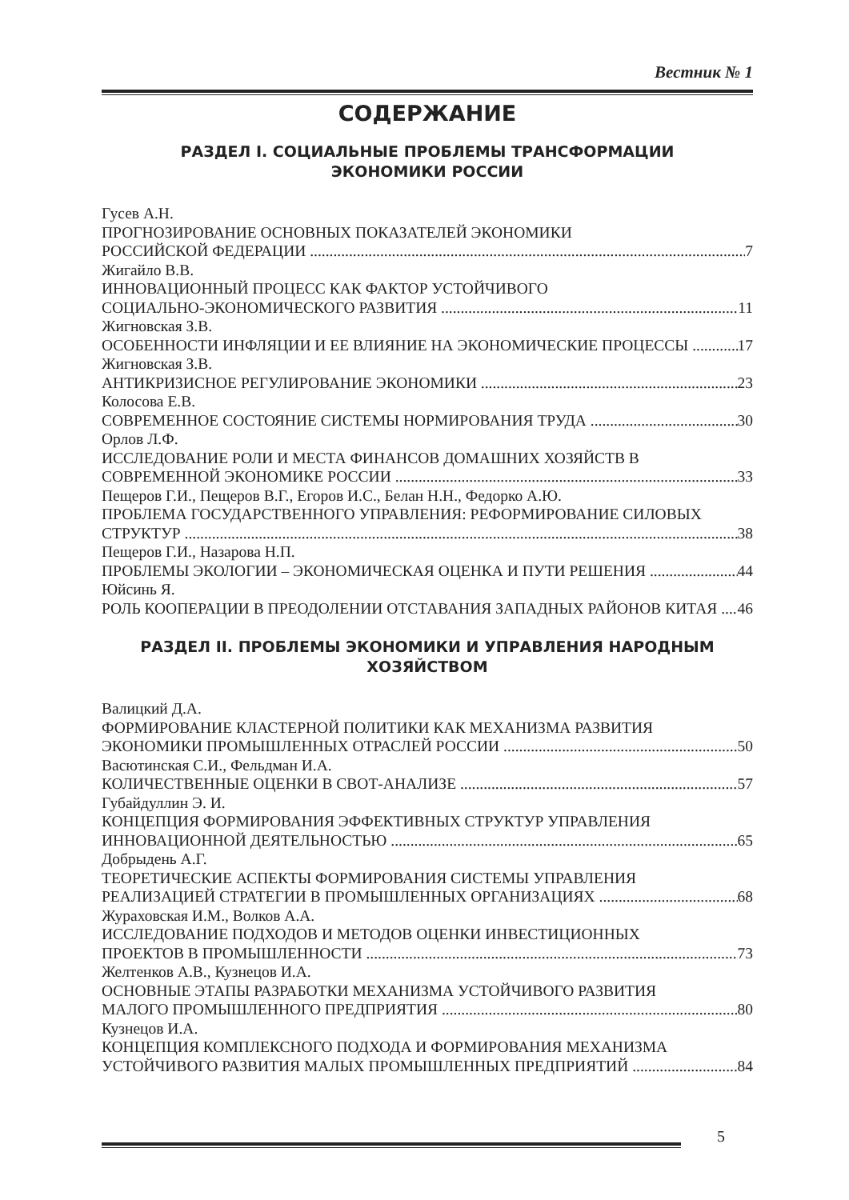Вестник № 1
СОДЕРЖАНИЕ
РАЗДЕЛ I. СОЦИАЛЬНЫЕ ПРОБЛЕМЫ ТРАНСФОРМАЦИИ
ЭКОНОМИКИ РОССИИ
Гусев А.Н.
ПРОГНОЗИРОВАНИЕ ОСНОВНЫХ ПОКАЗАТЕЛЕЙ ЭКОНОМИКИ
РОССИЙСКОЙ ФЕДЕРАЦИИ 7
Жигайло В.В.
ИННОВАЦИОННЫЙ ПРОЦЕСС КАК ФАКТОР УСТОЙЧИВОГО
СОЦИАЛЬНО-ЭКОНОМИЧЕСКОГО РАЗВИТИЯ 11
Жигновская З.В.
ОСОБЕННОСТИ ИНФЛЯЦИИ И ЕЕ ВЛИЯНИЕ НА ЭКОНОМИЧЕСКИЕ ПРОЦЕССЫ 17
Жигновская З.В.
АНТИКРИЗИСНОЕ РЕГУЛИРОВАНИЕ ЭКОНОМИКИ 23
Колосова Е.В.
СОВРЕМЕННОЕ СОСТОЯНИЕ СИСТЕМЫ НОРМИРОВАНИЯ ТРУДА 30
Орлов Л.Ф.
ИССЛЕДОВАНИЕ РОЛИ И МЕСТА ФИНАНСОВ ДОМАШНИХ ХОЗЯЙСТВ В
СОВРЕМЕННОЙ ЭКОНОМИКЕ РОССИИ 33
Пещеров Г.И., Пещеров В.Г., Егоров И.С., Белан Н.Н., Федорко А.Ю.
ПРОБЛЕМА ГОСУДАРСТВЕННОГО УПРАВЛЕНИЯ: РЕФОРМИРОВАНИЕ СИЛОВЫХ
СТРУКТУР 38
Пещеров Г.И., Назарова Н.П.
ПРОБЛЕМЫ ЭКОЛОГИИ – ЭКОНОМИЧЕСКАЯ ОЦЕНКА И ПУТИ РЕШЕНИЯ 44
Юйсинь Я.
РОЛЬ КООПЕРАЦИИ В ПРЕОДОЛЕНИИ ОТСТАВАНИЯ ЗАПАДНЫХ РАЙОНОВ КИТАЯ 46
РАЗДЕЛ II. ПРОБЛЕМЫ ЭКОНОМИКИ И УПРАВЛЕНИЯ НАРОДНЫМ
ХОЗЯЙСТВОМ
Валицкий Д.А.
ФОРМИРОВАНИЕ КЛАСТЕРНОЙ ПОЛИТИКИ КАК МЕХАНИЗМА РАЗВИТИЯ
ЭКОНОМИКИ ПРОМЫШЛЕННЫХ ОТРАСЛЕЙ РОССИИ 50
Васютинская С.И., Фельдман И.А.
КОЛИЧЕСТВЕННЫЕ ОЦЕНКИ В СВОТ-АНАЛИЗЕ 57
Губайдуллин Э. И.
КОНЦЕПЦИЯ ФОРМИРОВАНИЯ ЭФФЕКТИВНЫХ СТРУКТУР УПРАВЛЕНИЯ
ИННОВАЦИОННОЙ ДЕЯТЕЛЬНОСТЬЮ 65
Добрыдень А.Г.
ТЕОРЕТИЧЕСКИЕ АСПЕКТЫ ФОРМИРОВАНИЯ СИСТЕМЫ УПРАВЛЕНИЯ
РЕАЛИЗАЦИЕЙ СТРАТЕГИИ В ПРОМЫШЛЕННЫХ ОРГАНИЗАЦИЯХ 68
Жураховская И.М., Волков А.А.
ИССЛЕДОВАНИЕ ПОДХОДОВ И МЕТОДОВ ОЦЕНКИ ИНВЕСТИЦИОННЫХ
ПРОЕКТОВ В ПРОМЫШЛЕННОСТИ 73
Желтенков А.В., Кузнецов И.А.
ОСНОВНЫЕ ЭТАПЫ РАЗРАБОТКИ МЕХАНИЗМА УСТОЙЧИВОГО РАЗВИТИЯ
МАЛОГО ПРОМЫШЛЕННОГО ПРЕДПРИЯТИЯ 80
Кузнецов И.А.
КОНЦЕПЦИЯ КОМПЛЕКСНОГО ПОДХОДА И ФОРМИРОВАНИЯ МЕХАНИЗМА
УСТОЙЧИВОГО РАЗВИТИЯ МАЛЫХ ПРОМЫШЛЕННЫХ ПРЕДПРИЯТИЙ 84
5